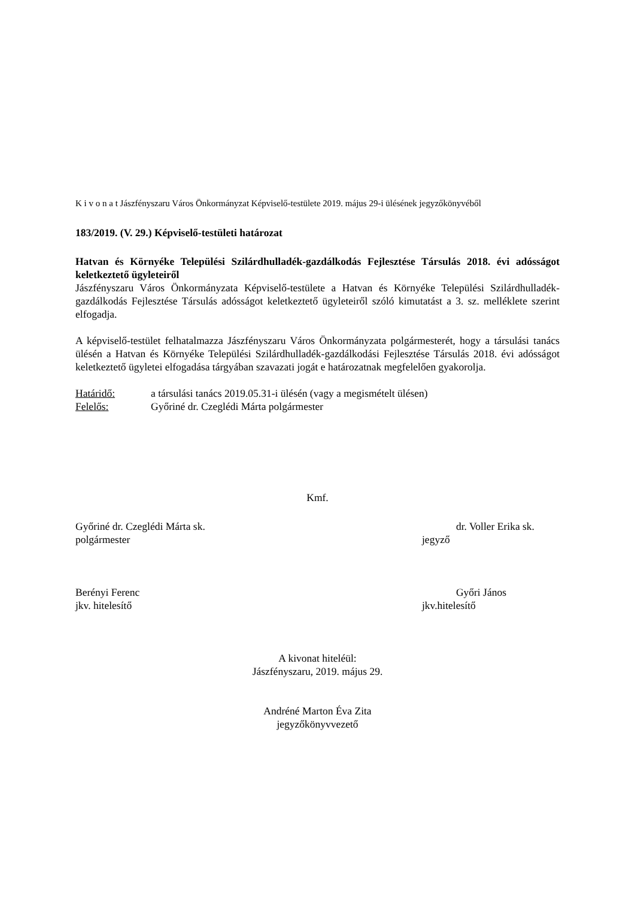K i v o n a t Jászfényszaru Város Önkormányzat Képviselő-testülete 2019. május 29-i ülésének jegyzőkönyvéből
183/2019. (V. 29.) Képviselő-testületi határozat
Hatvan és Környéke Települési Szilárdhulladék-gazdálkodás Fejlesztése Társulás 2018. évi adósságot keletkeztető ügyleteiről
Jászfényszaru Város Önkormányzata Képviselő-testülete a Hatvan és Környéke Települési Szilárdhulladék-gazdálkodás Fejlesztése Társulás adósságot keletkeztető ügyleteiről szóló kimutatást a 3. sz. melléklete szerint elfogadja.
A képviselő-testület felhatalmazza Jászfényszaru Város Önkormányzata polgármesterét, hogy a társulási tanács ülésén a Hatvan és Környéke Települési Szilárdhulladék-gazdálkodási Fejlesztése Társulás 2018. évi adósságot keletkeztető ügyletei elfogadása tárgyában szavazati jogát e határozatnak megfelelően gyakorolja.
Határidő: a társulási tanács 2019.05.31-i ülésén (vagy a megismételt ülésen)
Felelős: Győriné dr. Czeglédi Márta polgármester
Kmf.
Győriné dr. Czeglédi Márta sk.
polgármester
dr. Voller Erika sk.
jegyző
Berényi Ferenc
jkv. hitelesítő
Győri János
jkv.hitelesítő
A kivonat hiteléül:
Jászfényszaru, 2019. május 29.
Andréné Marton Éva Zita
jegyzőkönyvvezető